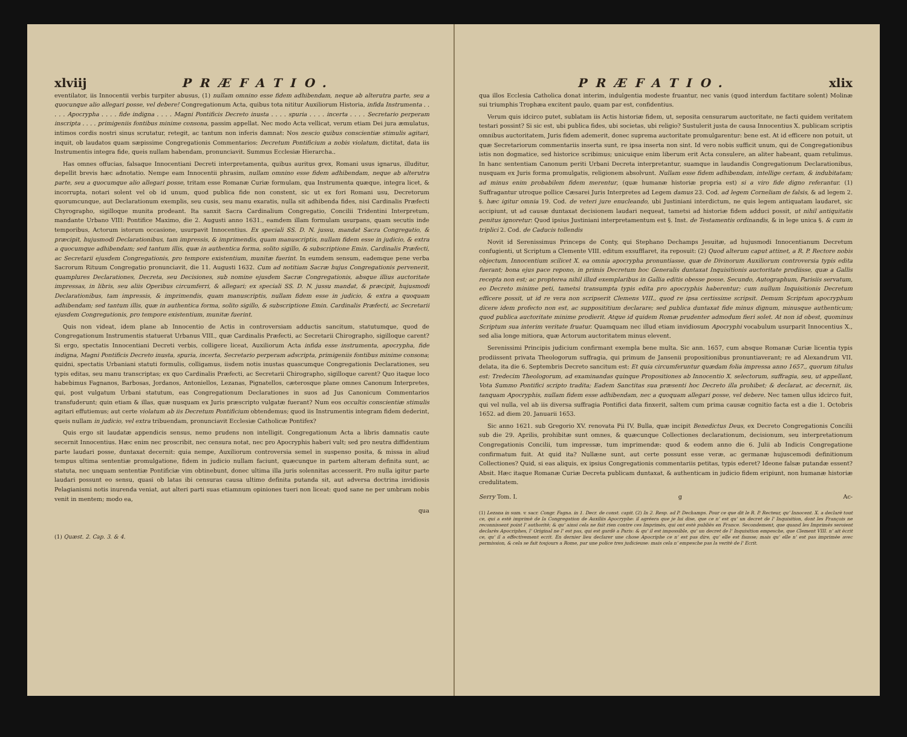xlviij PRÆFATIO.
eventilator, iis Innocentii verbis turpiter abusus, (1) nullam omnino esse fidem adhibendam, neque ab alterutra parte, seu a quocunque alio allegari posse, vel debere! Congregationum Acta, quibus tota nititur Auxiliorum Historia, infida Instrumenta . . . . . Apocrypha . . . . fide indigna . . . . Magni Pontificis Decreto inusta . . . . spuria . . . . incerta . . . . Secretario perperam inscripta . . . . primigeniis fontibus minime consona, passim appellat. Nec modo Acta vellicat, verum etiam Dei jura æmulatus, intimos cordis nostri sinus scrutatur, retegit, ac tantum non inferis damnat: Nos nescio quibus conscientiæ stimulis agitari, inquit, ob laudatos quam sæpissime Congregationis Commentarios: Decretum Pontificium a nobis violatum, dictitat, data iis Instrumentis integra fide, queis nullam habendam, pronunciavit. Summus Ecclesiæ Hierarcha..
Has omnes offucias, falsaque Innocentiani Decreti interpretamenta, quibus auritus grex, Romani usus ignarus, illuditur, depellit brevis hæc adnotatio. Nempe eam Innocentii phrasim, nullam omnino esse fidem adhibendam, neque ab alterutra parte, seu a quocumque alio allegari posse, tritam esse Romanæ Curiæ formulam, qua Instrumenta quæque, integra licet, & incorrupta, notari solent vel ob id unum, quod publica fide non constent, sic ut ex fori Romani usu, Decretorum quorumcunque, aut Declarationum exemplis, seu cusis, seu manu exaratis, nulla sit adhibenda fides, nisi Cardinalis Præfecti Chyrographo, sigilloque munita prodeant. Ita sanxit Sacra Cardinalium Congregatio, Concilii Tridentini Interpretum, mandante Urbano VIII: Pontifice Maximo, die 2. Augusti anno 1631., eamdem illam formulam usurpans, quam secutis inde temporibus, Actorum istorum occasione, usurpavit Innocentius. Ex speciali SS. D. N. jussu, mandat Sacra Congregatio, & præcipit, hujusmodi Declarationibus, tam impressis, & imprimendis, quam manuscriptis, nullam fidem esse in judicio, & extra a quocumque adhibendam; sed tantum illis, quæ in authentica forma, solito sigillo, & subscriptione Emin. Cardinalis Præfecti, ac Secretarii ejusdem Congregationis, pro tempore existentium, munitæ fuerint. In eumdem sensum, eademque pene verba Sacrorum Rituum Congregatio pronunciavit, die 11. Augusti 1632. Cum ad notitiam Sacræ hujus Congregationis pervenerit, quamplures Declarationes, Decreta, seu Decisiones, sub nomine ejusdem Sacræ Congregationis, absque illius auctoritate impressas, in libris, seu aliis Operibus circumferri, & allegari; ex speciali SS. D. N. jussu mandat, & præcipit, hujusmodi Declarationibus, tam impressis, & imprimendis, quam manuscriptis, nullam fidem esse in judicio, & extra a quoquam adhibendam; sed tantum illis, quæ in authentica forma, solito sigillo, & subscriptione Emin. Cardinalis Præfecti, ac Secretarii ejusdem Congregationis, pro tempore existentium, munitæ fuerint.
Quis non videat, idem plane ab Innocentio de Actis in controversiam adductis sancitum, statutumque, quod de Congregationum Instrumentis statuerat Urbanus VIII., quæ Cardinalis Præfecti, ac Secretarii Chirographo, sigilloque carent? Si ergo, spectatis Innocentiani Decreti verbis, colligere liceat, Auxiliorum Acta infida esse instrumenta, apocrypha, fide indigna, Magni Pontificis Decreto inusta, spuria, incerta, Secretario perperam adscripta, primigeniis fontibus minime consona; quidni, spectatis Urbaniani statuti formulis, colligamus, iisdem notis inustas quascumque Congregationis Declarationes, seu typis editas, seu manu transcriptas; ex quo Cardinalis Præfecti, ac Secretarii Chirographo, sigilloque carent? Quo itaque loco habebimus Fagnanos, Barbosas, Jordanos, Antoniellos, Lezanas, Pignatellos, cæterosque plane omnes Canonum Interpretes, qui, post vulgatum Urbani statutum, eas Congregationum Declarationes in suos ad Jus Canonicum Commentarios transfuderunt; quin etiam & illas, quæ nusquam ex Juris præscripto vulgatæ fuerant? Num eos occultis conscientiæ stimulis agitari effutiemus; aut certe violatum ab iis Decretum Pontificium obtendemus; quod iis Instrumentis integram fidem dederint, queis nullam in judicio, vel extra tribuendam, pronunciavit Ecclesiæ Catholicæ Pontifex?
Quis ergo sit laudatæ appendicis sensus, nemo prudens non intelligit. Congregationum Acta a libris damnatis caute secernit Innocentius. Hæc enim nec proscribit, nec censura notat, nec pro Apocryphis haberi vult; sed pro neutra diffidentium parte laudari posse, duntaxat decernit: quia nempe, Auxiliorum controversia semel in suspenso posita, & missa in aliud tempus ultima sententiæ promulgatione, fidem in judicio nullam faciunt, quæcunque in partem alteram definita sunt, ac statuta, nec unquam sententiæ Pontificiæ vim obtinebunt, donec ultima illa juris solennitas accesserit. Pro nulla igitur parte laudari possunt eo sensu, quasi ob latas ibi censuras causa ultimo definita putanda sit, aut adversa doctrina invidiosis Pelagianismi notis inurenda veniat, aut alteri parti suas etiamnum opiniones tueri non liceat: quod sane ne per umbram nobis venit in mentem; modo ea,
qua
(1) Quæst. 2. Cap. 3. & 4.
PRÆFATIO. xlix
qua illos Ecclesia Catholica donat interim, indulgentia modeste fruantur, nec vanis (quod interdum factitare solent) Molinæ sui triumphis Trophæa excitent paulo, quam par est, confidentius.
Verum quis idcirco putet, sublatam iis Actis historiæ fidem, ut, seposita censurarum auctoritate, ne facti quidem veritatem testari possint? Si sic est, ubi publica fides, ubi societas, ubi religio? Sustulerit justa de causa Innocentius X. publicam scriptis omnibus auctoritatem, Juris fidem ademerit, donec suprema auctoritate promulgarentur: bene est. At id efficere non potuit, ut quæ Secretariorum commentariis inserta sunt, re ipsa inserta non sint. Id vero nobis sufficit unum, qui de Congregationibus istis non dogmatice, sed historice scribimus; unicuique enim liberum erit Acta consulere, an aliter habeant, quam retulimus. In hanc sententiam Canonum periti Urbani Decreta interpretantur, suamque in laudandis Congregationum Declarationibus, nusquam ex Juris forma promulgatis, religionem absolvunt. Nullam esse fidem adhibendam, intellige certam, & indubitatam; ad minus enim probabilem fidem merentur, (quæ humanæ historiæ propria est) si a viro fide digno referantur. (1) Suffragantur utroque pollice Cæsarei Juris Interpretes ad Legem damus 23. Cod. ad legem Corneliam de falsis, & ad legem 2. §. hæc igitur omnia 19. Cod. de veteri jure enucleando, ubi Justiniani interdictum, ne quis legem antiquatam laudaret, sic accipiunt, ut ad causæ duntaxat decisionem laudari nequeat, tametsi ad historiæ fidem adduci possit, ut nihil antiquitatis penitus ignoretur: Quod ipsius Justiniani interpretamentum est §. Inst. de Testamentis ordinandis, & in lege unica §. & cum in triplici 2. Cod. de Caducis tollendis
Novit id Serenissimus Princeps de Conty, qui Stephano Dechamps Jesuitæ, ad hujusmodi Innocentianum Decretum confugienti, ut Scriptum a Clemente VIII. editum exsufflaret, ita reposuit: (2) Quod alterum caput attinet, a R. P. Rectore nobis objectum, Innocentium scilicet X. ea omnia apocrypha pronuntiasse, quæ de Divinorum Auxiliorum controversia typis edita fuerant; bona ejus pace repono, in primis Decretum hoc Generalis duntaxat Inquisitionis auctoritate prodiisse, quæ a Gallis recepta non est; ac propterea nihil illud exemplaribus in Gallia editis obesse posse. Secundo, Autographum, Parisiis servatum, eo Decreto minime peti, tametsi transumpta typis edita pro apocryphis haberentur; cum nullum Inquisitionis Decretum efficere possit, ut id re vera non scripserit Clemens VIII., quod re ipsa certissime scripsit. Demum Scriptum apocryphum dicere idem profecto non est, ac supposititium declarare; sed publica duntaxat fide minus dignum, minusque authenticum; quod publica auctoritate minime prodierit. Atque id quidem Romæ prudenter admodum fieri solet. At non id obest, quominus Scriptum sua interim veritate fruatur. Quamquam nec illud etiam invidiosum Apocryphi vocabulum usurparit Innocentius X., sed alia longe mitiora, quæ Actorum auctoritatem minus elevent.
Serenissimi Principis judicium confirmant exempla bene multa. Sic ann. 1657, cum absque Romanæ Curiæ licentia typis prodiissent privata Theologorum suffragia, qui primum de Jansenii propositionibus pronuntiaverant; re ad Alexandrum VII. delata, ita die 6. Septembris Decreto sancitum est: Et quia circumferuntur quædam folia impressa anno 1657., quorum titulus est: Tredecim Theologorum, ad examinandas quinque Propositiones ab Innocentio X. selectorum, suffragia, seu, ut appellant, Vota Summo Pontifici scripto tradita; Eadem Sanctitas sua præsenti hoc Decreto illa prohibet; & declarat, ac decernit, iis, tanquam Apocryphis, nullam fidem esse adhibendam, nec a quoquam allegari posse, vel debere. Nec tamen ullus idcirco fuit, qui vel nulla, vel ab iis diversa suffragia Pontifici data finxerit, saltem cum prima causæ cognitio facta est a die 1. Octobris 1652. ad diem 20. Januarii 1653.
Sic anno 1621. sub Gregorio XV. renovata Pii IV. Bulla, quæ incipit Benedictus Deus, ex Decreto Congregationis Concilii sub die 29. Aprilis, prohibitæ sunt omnes, & quæcunque Collectiones declarationum, decisionum, seu interpretationum Congregationis Concilii, tum impressæ, tum imprimendæ: quod & eodem anno die 6. Julii ab Indicis Congregatione confirmatum fuit. At quid ita? Nullæne sunt, aut certe possunt esse veræ, ac germanæ hujuscemodi definitionum Collectiones? Quid, si eas aliquis, ex ipsius Congregationis commentariis petitas, typis ederet? Ideone falsæ putandæ essent? Absit. Hæc itaque Romanæ Curiæ Decreta publicam duntaxat, & authenticam in judicio fidem eripiunt, non humanæ historiæ credulitatem.
Serry Tom. I. g Ac-
(1) Lezana in sum. v. sacr. Congr. Fagna. in 1. Decr. de const. capit. (2) In 2. Resp. ad P. Dechamps. Pour ce que dit le R. P. Recteur, qu' Innocent. X. a declarè tout ce, qui a estè imprimè de la Congregation de Auxiliis Apocryphe: il agréera que je lui dise, que ce n' est qu' un decret de l' Inquisition, dont les François ne reconnissent point l' authoritè; & qu' ainsi cela ne fait rien contre ces Imprimès, qui ont estè publiès en France. Secondement, que quand les Imprimès seroient declarès Apocriphes, l' Original ne l' est pas, qui est gardè a Paris: & qu' il est impossible, qu' un decret de l' Inquisition empesche, que Clement VIII. n' ait ècrit ce, qu' il a effectivement ecrit. En dernier lieu declarer une chose Apocriphe ce n' est pas dire, qu' elle est fausse; mais qu' elle n' est pas imprimèe avec permission, & cela se fait toujours a Rome, par une police tres judicieuse: mais cela n' empesche pas la veritè de l' Ecrit.